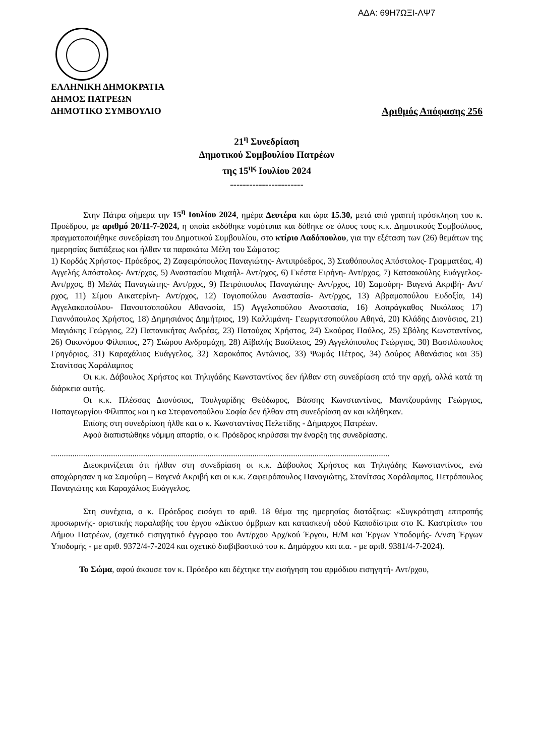ΑΔΑ: 69Η7ΩΞΙ-ΛΨ7
ΕΛΛΗΝΙΚΗ ΔΗΜΟΚΡΑΤΙΑ
ΔΗΜΟΣ ΠΑΤΡΕΩΝ
ΔΗΜΟΤΙΚΟ ΣΥΜΒΟΥΛΙΟ Αριθμός Απόφασης 256
21<sup>η</sup> Συνεδρίαση
Δημοτικού Συμβουλίου Πατρέων
της 15<sup>ης</sup> Ιουλίου 2024
-----------------------
Στην Πάτρα σήμερα την 15<sup>η</sup> Ιουλίου 2024, ημέρα Δευτέρα και ώρα 15.30, μετά από γραπτή πρόσκληση του κ. Προέδρου, με αριθμό 20/11-7-2024, η οποία εκδόθηκε νομότυπα και δόθηκε σε όλους τους κ.κ. Δημοτικούς Συμβούλους, πραγματοποιήθηκε συνεδρίαση του Δημοτικού Συμβουλίου, στο κτίριο Λαδόπουλου, για την εξέταση των (26) θεμάτων της ημερησίας διατάξεως και ήλθαν τα παρακάτω Μέλη του Σώματος:
1) Κορδάς Χρήστος- Πρόεδρος, 2) Ζαφειρόπουλος Παναγιώτης- Αντιπρόεδρος, 3) Σταθόπουλος Απόστολος- Γραμματέας, 4) Αγγελής Απόστολος- Αντ/ρχος, 5) Αναστασίου Μιχαήλ- Αντ/ρχος, 6) Γκέστα Ειρήνη- Αντ/ρχος, 7) Κατσακούλης Ευάγγελος- Αντ/ρχος, 8) Μελάς Παναγιώτης- Αντ/ρχος, 9) Πετρόπουλος Παναγιώτης- Αντ/ρχος, 10) Σαμούρη- Βαγενά Ακριβή- Αντ/ρχος, 11) Σίμου Αικατερίνη- Αντ/ρχος, 12) Τογιοπούλου Αναστασία- Αντ/ρχος, 13) Αβραμοπούλου Ευδοξία, 14) Αγγελακοπούλου- Πανουτσοπούλου Αθανασία, 15) Αγγελοπούλου Αναστασία, 16) Ασπράγκαθος Νικόλαος 17) Γιαννόπουλος Χρήστος, 18) Δημησιάνος Δημήτριος, 19) Καλλιμάνη- Γεωργιτσοπούλου Αθηνά, 20) Κλάδης Διονύσιος, 21) Μαγιάκης Γεώργιος, 22) Παπανικήτας Ανδρέας, 23) Πατούχας Χρήστος, 24) Σκούρας Παύλος, 25) Σβόλης Κωνσταντίνος, 26) Οικονόμου Φίλιππος, 27) Σιώρου Ανδρομάχη, 28) Αϊβαλής Βασίλειος, 29) Αγγελόπουλος Γεώργιος, 30) Βασιλόπουλος Γρηγόριος, 31) Καραχάλιος Ευάγγελος, 32) Χαροκόπος Αντώνιος, 33) Ψωμάς Πέτρος, 34) Δούρος Αθανάσιος και 35) Στανίτσας Χαράλαμπος
Οι κ.κ. Δάβουλος Χρήστος και Τηλιγάδης Κωνσταντίνος δεν ήλθαν στη συνεδρίαση από την αρχή, αλλά κατά τη διάρκεια αυτής.
Οι κ.κ. Πλέσσας Διονύσιος, Τουλγαρίδης Θεόδωρος, Βάσσης Κωνσταντίνος, Μαντζουράνης Γεώργιος, Παπαγεωργίου Φίλιππος και η κα Στεφανοπούλου Σοφία δεν ήλθαν στη συνεδρίαση αν και κλήθηκαν.
Επίσης στη συνεδρίαση ήλθε και ο κ. Κωνσταντίνος Πελετίδης - Δήμαρχος Πατρέων.
Αφού διαπιστώθηκε νόμιμη απαρτία, ο κ. Πρόεδρος κηρύσσει την έναρξη της συνεδρίασης.
..............................................................................................................................................................
Διευκρινίζεται ότι ήλθαν στη συνεδρίαση οι κ.κ. Δάβουλος Χρήστος και Τηλιγάδης Κωνσταντίνος, ενώ αποχώρησαν η κα Σαμούρη – Βαγενά Ακριβή και οι κ.κ. Ζαφειρόπουλος Παναγιώτης, Στανίτσας Χαράλαμπος, Πετρόπουλος Παναγιώτης και Καραχάλιος Ευάγγελος.
Στη συνέχεια, ο κ. Πρόεδρος εισάγει το αριθ. 18 θέμα της ημερησίας διατάξεως: «Συγκρότηση επιτροπής προσωρινής- οριστικής παραλαβής του έργου «Δίκτυο όμβριων και κατασκευή οδού Καποδίστρια στο Κ. Καστρίτσι» του Δήμου Πατρέων, (σχετικό εισηγητικό έγγραφο του Αντ/ρχου Αρχ/κού Έργου, Η/Μ και Έργων Υποδομής- Δ/νση Έργων Υποδομής - με αριθ. 9372/4-7-2024 και σχετικό διαβιβαστικό του κ. Δημάρχου και α.α. - με αριθ. 9381/4-7-2024).
Το Σώμα, αφού άκουσε τον κ. Πρόεδρο και δέχτηκε την εισήγηση του αρμόδιου εισηγητή- Αντ/ρχου,